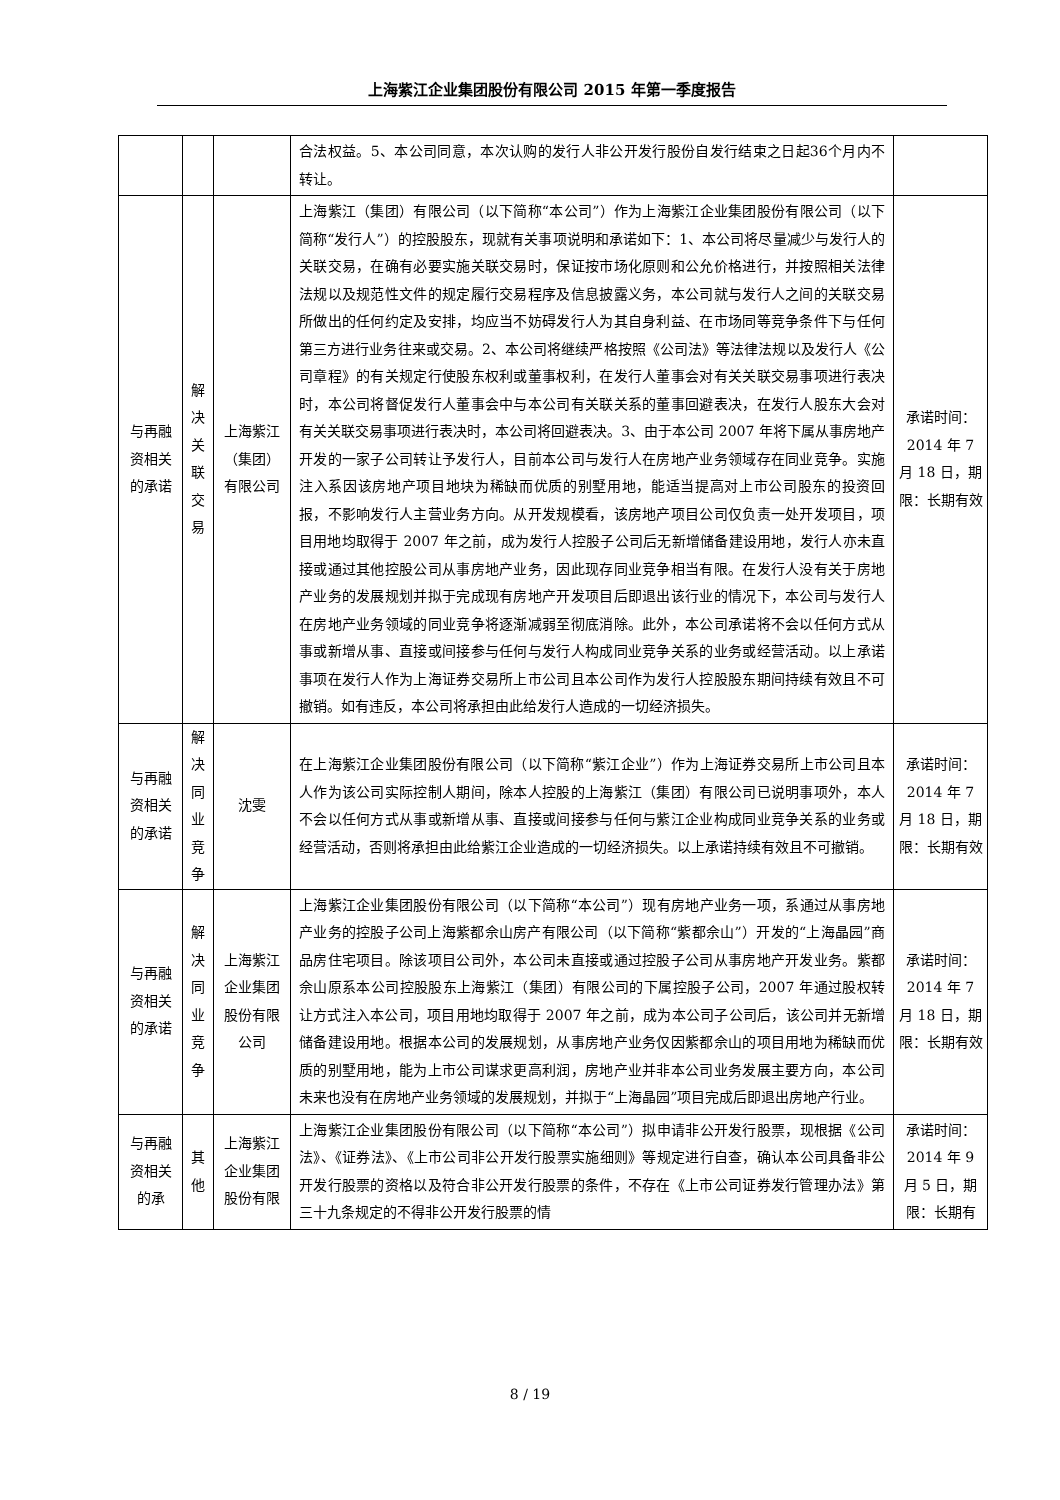上海紫江企业集团股份有限公司 2015 年第一季度报告
| | | | 合法权益。5、本公司同意，本次认购的发行人非公开发行股份自发行结束之日起36个月内不转让。 | |
| 与再融资相关的承诺 | 解决关联交易 | 上海紫江（集团）有限公司 | 上海紫江（集团）有限公司（以下简称“本公司”）作为上海紫江企业集团股份有限公司（以下简称“发行人”）的控股股东，现就有关事项说明和承诺如下：1、本公司将尽量减少与发行人的关联交易，在确有必要实施关联交易时，保证按市场化原则和公允价格进行，并按照相关法律法规以及规范性文件的规定履行交易程序及信息披露义务，本公司就与发行人之间的关联交易所做出的任何约定及安排，均应当不妨碍发行人为其自身利益、在市场同等竞争条件下与任何第三方进行业务往来或交易。2、本公司将继续严格按照《公司法》等法律法规以及发行人《公司章程》的有关规定行使股东权利或董事权利，在发行人董事会对有关关联交易事项进行表决时，本公司将督促发行人董事会中与本公司有关联关系的董事回避表决，在发行人股东大会对有关关联交易事项进行表决时，本公司将回避表决。3、由于本公司 2007 年将下属从事房地产开发的一家子公司转让予发行人，目前本公司与发行人在房地产业务领域存在同业竞争。实施注入系因该房地产项目地块为稀缺而优质的别墅用地，能适当提高对上市公司股东的投资回报，不影响发行人主营业务方向。从开发规模看，该房地产项目公司仅负责一处开发项目，项目用地均取得于 2007 年之前，成为发行人控股子公司后无新增储备建设用地，发行人亦未直接或通过其他控股公司从事房地产业务，因此现存同业竞争相当有限。在发行人没有关于房地产业务的发展规划并拟于完成现有房地产开发项目后即退出该行业的情况下，本公司与发行人在房地产业务领域的同业竞争将逐渐减弱至彻底消除。此外，本公司承诺将不会以任何方式从事或新增从事、直接或间接参与任何与发行人构成同业竞争关系的业务或经营活动。以上承诺事项在发行人作为上海证券交易所上市公司且本公司作为发行人控股股东期间持续有效且不可撤销。如有违反，本公司将承担由此给发行人造成的一切经济损失。 | 承诺时间：2014 年 7 月 18 日，期限：长期有效 |
| 与再融资相关的承诺 | 解决同业竞争 | 沈雯 | 在上海紫江企业集团股份有限公司（以下简称“紫江企业”）作为上海证券交易所上市公司且本人作为该公司实际控制人期间，除本人控股的上海紫江（集团）有限公司已说明事项外，本人不会以任何方式从事或新增从事、直接或间接参与任何与紫江企业构成同业竞争关系的业务或经营活动，否则将承担由此给紫江企业造成的一切经济损失。以上承诺持续有效且不可撤销。 | 承诺时间：2014 年 7 月 18 日，期限：长期有效 |
| 与再融资相关的承诺 | 解决同业竞争 | 上海紫江企业集团股份有限公司 | 上海紫江企业集团股份有限公司（以下简称“本公司”）现有房地产业务一项，系通过从事房地产业务的控股子公司上海紫都佘山房产有限公司（以下简称“紫都佘山”）开发的“上海晶园”商品房住宅项目。除该项目公司外，本公司未直接或通过控股子公司从事房地产开发业务。紫都佘山原系本公司控股股东上海紫江（集团）有限公司的下属控股子公司，2007 年通过股权转让方式注入本公司，项目用地均取得于 2007 年之前，成为本公司子公司后，该公司并无新增储备建设用地。根据本公司的发展规划，从事房地产业务仅因紫都佘山的项目用地为稀缺而优质的别墅用地，能为上市公司谋求更高利润，房地产业并非本公司业务发展主要方向，本公司未来也没有在房地产业务领域的发展规划，并拟于“上海晶园”项目完成后即退出房地产行业。 | 承诺时间：2014 年 7 月 18 日，期限：长期有效 |
| 与再融资相关的承 | 其他 | 上海紫江企业集团股份有限 | 上海紫江企业集团股份有限公司（以下简称“本公司”）拟申请非公开发行股票，现根据《公司法》、《证券法》、《上市公司非公开发行股票实施细则》等规定进行自查，确认本公司具备非公开发行股票的资格以及符合非公开发行股票的条件，不存在《上市公司证券发行管理办法》第三十九条规定的不得非公开发行股票的情 | 承诺时间：2014 年 9 月 5 日，期限：长期有 |
8 / 19